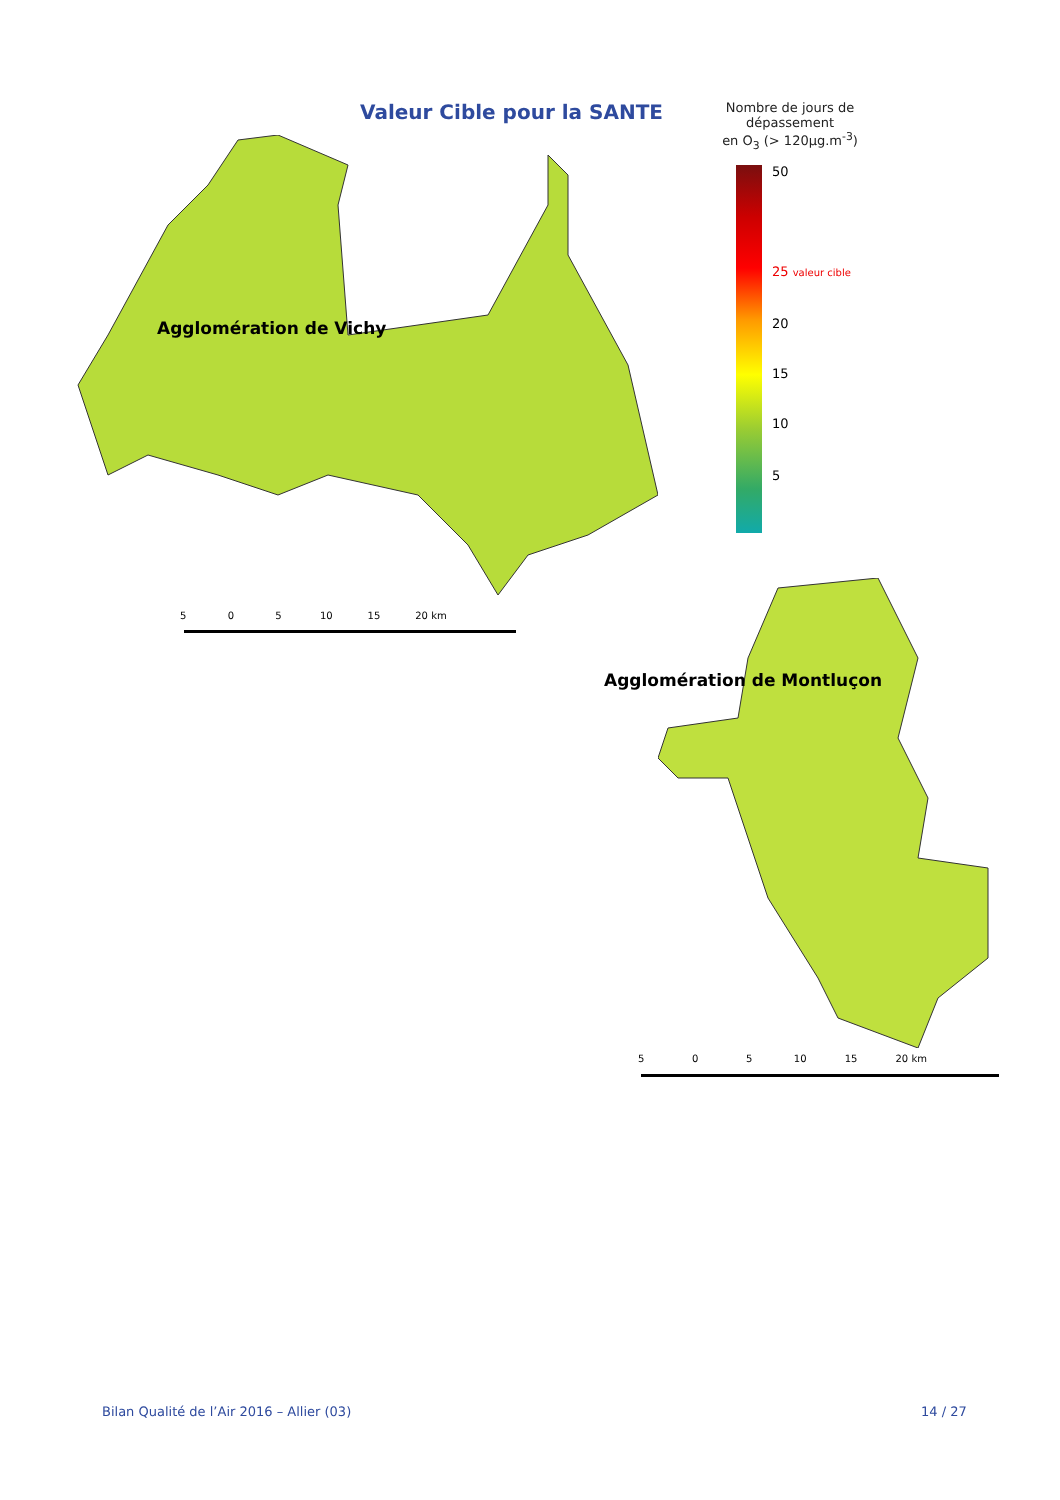Valeur Cible pour la SANTE
Nombre de jours de
dépassement
en O<sub>3</sub> (> 120µg.m<sup>-3</sup>)
50
25 valeur cible
20
15
10
5
Agglomération de Vichy
5 0 5 10 15 20 km
Agglomération de Montluçon
5 0 5 10 15 20 km
Bilan Qualité de l’Air 2016 – Allier (03)
14 / 27